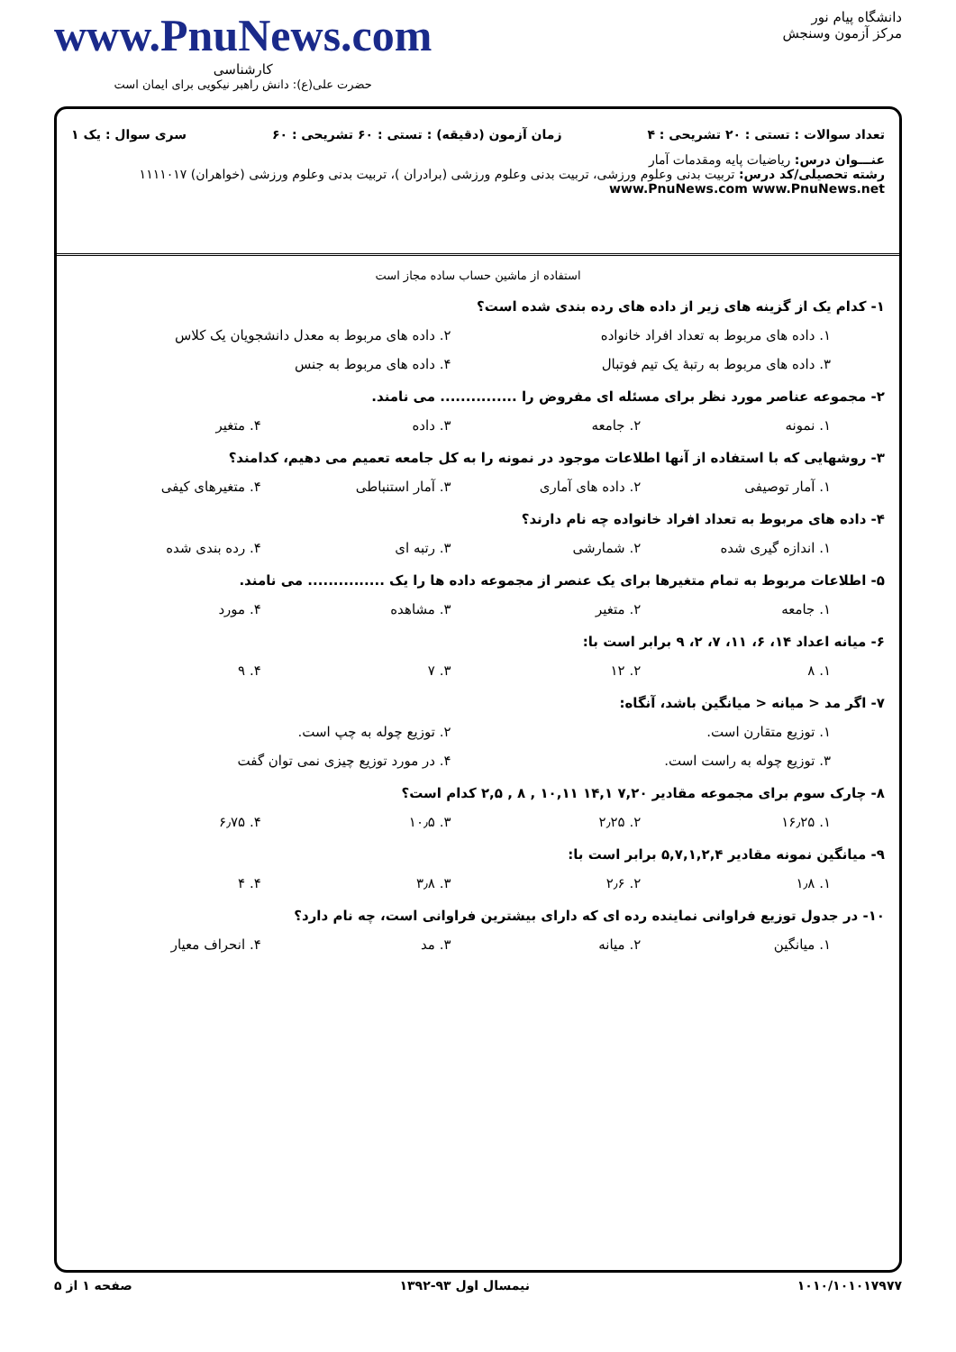دانشگاه پیام نور
مرکز آزمون وسنجش
www.PnuNews.com
کارشناسی
حضرت علی(ع): دانش راهبر نیکویی برای ایمان است
تعداد سوالات : تستی : ۲۰ تشریحی : ۴ زمان آزمون (دقیقه) : تستی : ۶۰ تشریحی : ۶۰ سری سوال : یک ۱
عنـــوان درس: ریاضیات پایه ومقدمات آمار
رشته تحصیلی/کد درس: تربیت بدنی وعلوم ورزشی، تربیت بدنی وعلوم ورزشی (برادران )، تربیت بدنی وعلوم ورزشی (خواهران) ۱۱۱۱۰۱۷ www.PnuNews.com www.PnuNews.net
استفاده از ماشین حساب ساده مجاز است
۱- کدام یک از گزینه های زیر از داده های رده بندی شده است؟
۱. داده های مربوط به تعداد افراد خانواده ۲. داده های مربوط به معدل دانشجویان یک کلاس ۳. داده های مربوط به رتبهٔ یک تیم فوتبال ۴. داده های مربوط به جنس
۲- مجموعه عناصر مورد نظر برای مسئله ای مفروض را ............... می نامند.
۱. نمونه ۲. جامعه ۳. داده ۴. متغیر
۳- روشهایی که با استفاده از آنها اطلاعات موجود در نمونه را به کل جامعه تعمیم می دهیم، کدامند؟
۱. آمار توصیفی ۲. داده های آماری ۳. آمار استنباطی ۴. متغیرهای کیفی
۴- داده های مربوط به تعداد افراد خانواده چه نام دارند؟
۱. اندازه گیری شده ۲. شمارشی ۳. رتبه ای ۴. رده بندی شده
۵- اطلاعات مربوط به تمام متغیرها برای یک عنصر از مجموعه داده ها را یک ............... می نامند.
۱. جامعه ۲. متغیر ۳. مشاهده ۴. مورد
۶- میانه اعداد ۱۴، ۶، ۱۱، ۷، ۲، ۹ برابر است با:
۱. ۸ ۲. ۱۲ ۳. ۷ ۴. ۹
۷- اگر مد < میانه < میانگین باشد، آنگاه:
۱. توزیع متقارن است. ۲. توزیع چوله به چپ است. ۳. توزیع چوله به راست است. ۴. در مورد توزیع چیزی نمی توان گفت
۸- چارک سوم برای مجموعه مقادیر ۷,۲۰ ۱۴,۱ ۱۰,۱۱ , ۸ , ۲,۵ کدام است؟
۱. ۱۶٫۲۵ ۲. ۲٫۲۵ ۳. ۱۰٫۵ ۴. ۶٫۷۵
۹- میانگین نمونه مقادیر ۵,۷,۱,۲,۴ برابر است با:
۱. ۱٫۸ ۲. ۲٫۶ ۳. ۳٫۸ ۴. ۴
۱۰- در جدول توزیع فراوانی نماینده رده ای که دارای بیشترین فراوانی است، چه نام دارد؟
۱. میانگین ۲. میانه ۳. مد ۴. انحراف معیار
۱۰۱۰/۱۰۱۰۱۷۹۷۷ نیمسال اول ۹۳-۱۳۹۲ صفحه ۱ از ۵